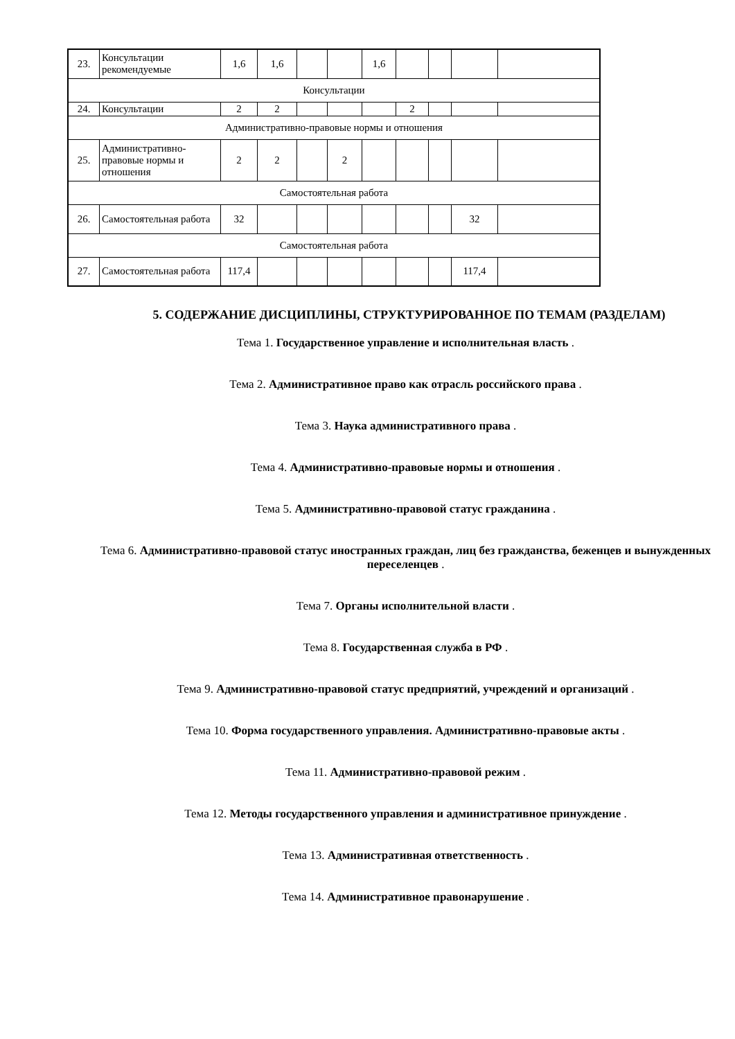| 23. | Консультации рекомендуемые | 1,6 | 1,6 | | | 1,6 | | | | |
| Консультации | | | | | | | | | | |
| 24. | Консультации | 2 | 2 | | | | 2 | | | |
| Административно-правовые нормы и отношения | | | | | | | | | | |
| 25. | Административно-правовые нормы и отношения | 2 | 2 | | 2 | | | | | |
| Самостоятельная работа | | | | | | | | | | |
| 26. | Самостоятельная работа | 32 | | | | | | | 32 | |
| Самостоятельная работа | | | | | | | | | | |
| 27. | Самостоятельная работа | 117,4 | | | | | | | 117,4 | |
5. СОДЕРЖАНИЕ ДИСЦИПЛИНЫ, СТРУКТУРИРОВАННОЕ ПО ТЕМАМ (РАЗДЕЛАМ)
Тема 1. Государственное управление и исполнительная власть .
Тема 2. Административное право как отрасль российского права .
Тема 3. Наука административного права .
Тема 4. Административно-правовые нормы и отношения .
Тема 5. Административно-правовой статус гражданина .
Тема 6. Административно-правовой статус иностранных граждан, лиц без гражданства, беженцев и вынужденных переселенцев .
Тема 7. Органы исполнительной власти .
Тема 8. Государственная служба в РФ .
Тема 9. Административно-правовой статус предприятий, учреждений и организаций .
Тема 10. Форма государственного управления. Административно-правовые акты .
Тема 11. Административно-правовой режим .
Тема 12. Методы государственного управления и административное принуждение .
Тема 13. Административная ответственность .
Тема 14. Административное правонарушение .